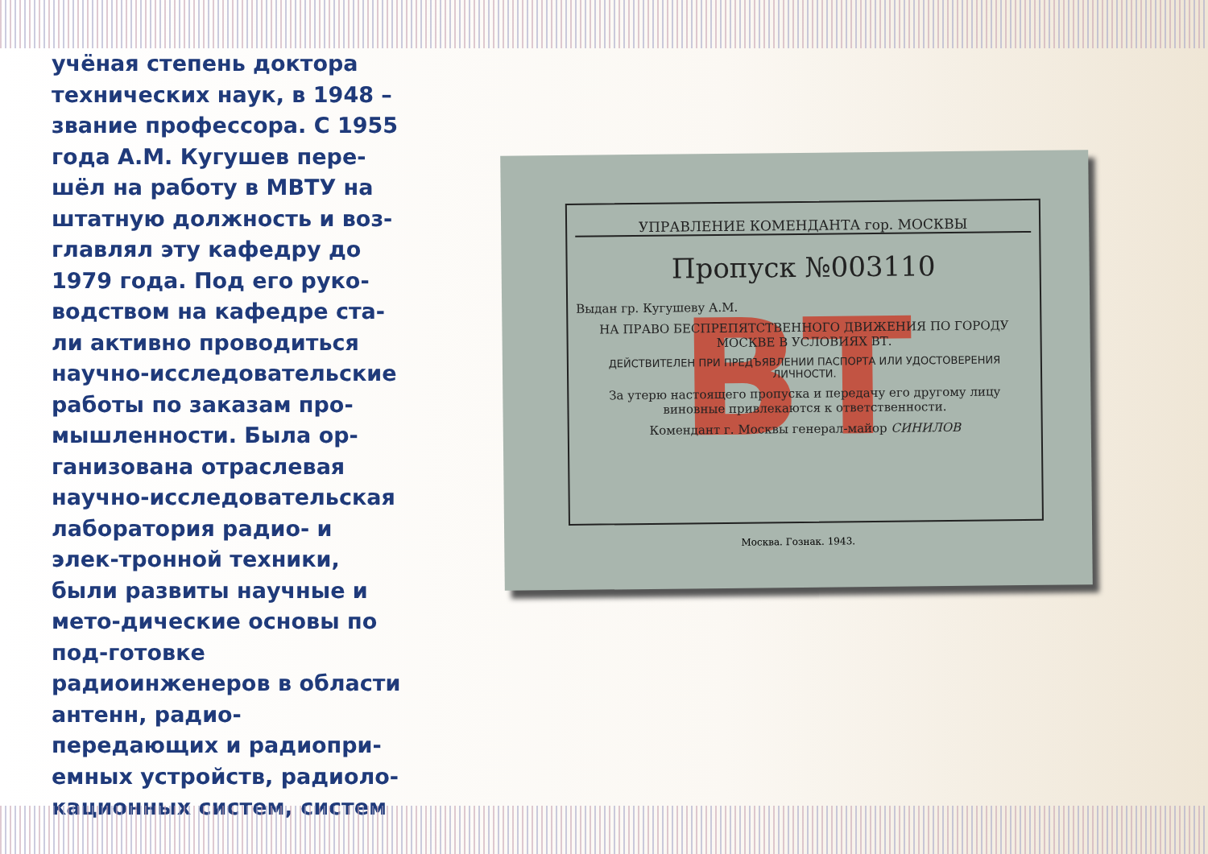учёная степень доктора технических наук, в 1948 – звание профессора. С 1955 года А.М. Кугушев пере-шёл на работу в МВТУ на штатную должность и воз-главлял эту кафедру до 1979 года. Под его руко-водством на кафедре ста-ли активно проводиться научно-исследовательские работы по заказам про-мышленности. Была ор-ганизована отраслевая научно-исследовательская лаборатория радио- и элек-тронной техники, были развиты научные и мето-дические основы по под-готовке радиоинженеров в области антенн, радио-передающих и радиопри-емных устройств, радиоло-кационных систем, систем
ВТ
УПРАВЛЕНИЕ КОМЕНДАНТА гор. МОСКВЫ
Пропуск №003110
Выдан гр. Кугушеву А.М.
НА ПРАВО БЕСПРЕПЯТСТВЕННОГО ДВИЖЕНИЯ ПО ГОРОДУ МОСКВЕ В УСЛОВИЯХ ВТ.
ДЕЙСТВИТЕЛЕН ПРИ ПРЕДЪЯВЛЕНИИ ПАСПОРТА ИЛИ УДОСТОВЕРЕНИЯ ЛИЧНОСТИ.
За утерю настоящего пропуска и передачу его другому лицу виновные привлекаются к ответственности.
Комендант г. Москвы генерал-майор СИНИЛОВ
Москва. Гознак. 1943.